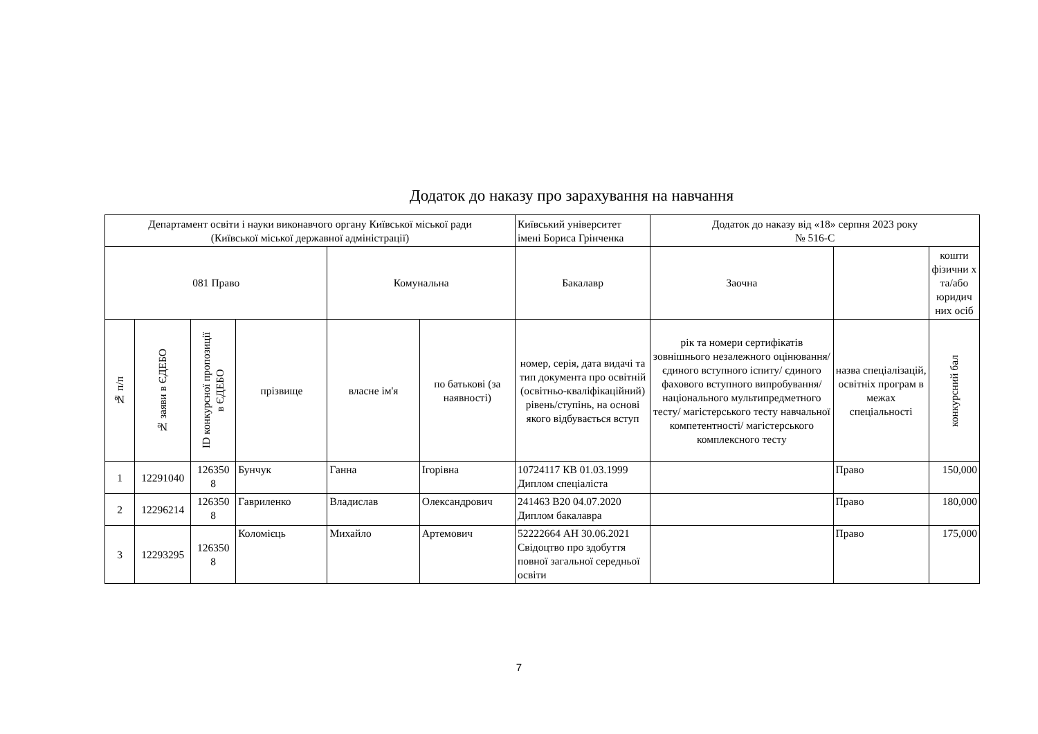Додаток до наказу про зарахування на навчання
| Департамент освіти і науки виконавчого органу Київської міської ради (Київської міської державної адміністрації) | | | | | | Київський університет імені Бориса Грінченка | Додаток до наказу від «18» серпня 2023 року № 516-С | | |
| 081 Право | | | | Комунальна | | Бакалавр | Заочна | | кошти фізични х та/або юридич них осіб |
| № п/п | № заяви в ЄДЕБО | ID конкурсної пропозиції в ЄДЕБО | прізвище | власне ім'я | по батькові (за наявності) | номер, серія, дата видачі та тип документа про освітній (освітньо-кваліфікаційний) рівень/ступінь, на основі якого відбувається вступ | рік та номери сертифікатів зовнішнього незалежного оцінювання/ єдиного вступного іспиту/ єдиного фахового вступного випробування/ національного мультипредметного тесту/ магістерського тесту навчальної компетентності/ магістерського комплексного тесту | назва спеціалізацій, освітніх програм в межах спеціальності | конкурсний бал |
| 1 | 12291040 | 126350 8 | Бунчук | Ганна | Ігорівна | 10724117 КВ 01.03.1999 Диплом спеціаліста | | Право | 150,000 |
| 2 | 12296214 | 126350 8 | Гавриленко | Владислав | Олександрович | 241463 B20 04.07.2020 Диплом бакалавра | | Право | 180,000 |
| 3 | 12293295 | 126350 8 | Коломієць | Михайло | Артемович | 52222664 АН 30.06.2021 Свідоцтво про здобуття повної загальної середньої освіти | | Право | 175,000 |
7